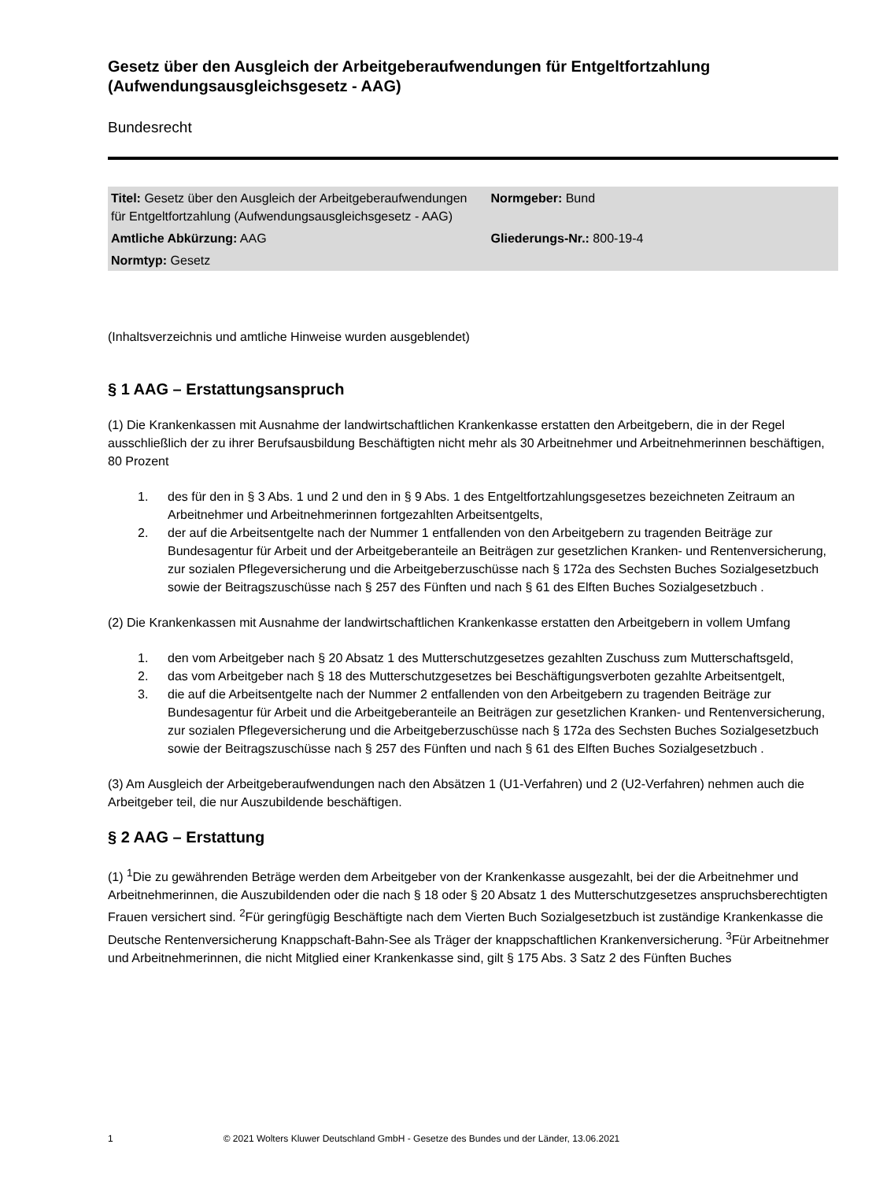Gesetz über den Ausgleich der Arbeitgeberaufwendungen für Entgeltfortzahlung (Aufwendungsausgleichsgesetz - AAG)
Bundesrecht
| Titel: Gesetz über den Ausgleich der Arbeitgeberaufwendungen für Entgeltfortzahlung (Aufwendungsausgleichsgesetz - AAG) | Normgeber: Bund |
| Amtliche Abkürzung: AAG | Gliederungs-Nr.: 800-19-4 |
| Normtyp: Gesetz | |
(Inhaltsverzeichnis und amtliche Hinweise wurden ausgeblendet)
§ 1 AAG – Erstattungsanspruch
(1) Die Krankenkassen mit Ausnahme der landwirtschaftlichen Krankenkasse erstatten den Arbeitgebern, die in der Regel ausschließlich der zu ihrer Berufsausbildung Beschäftigten nicht mehr als 30 Arbeitnehmer und Arbeitnehmerinnen beschäftigen, 80 Prozent
1. des für den in § 3 Abs. 1 und 2 und den in § 9 Abs. 1 des Entgeltfortzahlungsgesetzes bezeichneten Zeitraum an Arbeitnehmer und Arbeitnehmerinnen fortgezahlten Arbeitsentgelts,
2. der auf die Arbeitsentgelte nach der Nummer 1 entfallenden von den Arbeitgebern zu tragenden Beiträge zur Bundesagentur für Arbeit und der Arbeitgeberanteile an Beiträgen zur gesetzlichen Kranken- und Rentenversicherung, zur sozialen Pflegeversicherung und die Arbeitgeberzuschüsse nach § 172a des Sechsten Buches Sozialgesetzbuch sowie der Beitragszuschüsse nach § 257 des Fünften und nach § 61 des Elften Buches Sozialgesetzbuch .
(2) Die Krankenkassen mit Ausnahme der landwirtschaftlichen Krankenkasse erstatten den Arbeitgebern in vollem Umfang
1. den vom Arbeitgeber nach § 20 Absatz 1 des Mutterschutzgesetzes gezahlten Zuschuss zum Mutterschaftsgeld,
2. das vom Arbeitgeber nach § 18 des Mutterschutzgesetzes bei Beschäftigungsverboten gezahlte Arbeitsentgelt,
3. die auf die Arbeitsentgelte nach der Nummer 2 entfallenden von den Arbeitgebern zu tragenden Beiträge zur Bundesagentur für Arbeit und die Arbeitgeberanteile an Beiträgen zur gesetzlichen Kranken- und Rentenversicherung, zur sozialen Pflegeversicherung und die Arbeitgeberzuschüsse nach § 172a des Sechsten Buches Sozialgesetzbuch sowie der Beitragszuschüsse nach § 257 des Fünften und nach § 61 des Elften Buches Sozialgesetzbuch .
(3) Am Ausgleich der Arbeitgeberaufwendungen nach den Absätzen 1 (U1-Verfahren) und 2 (U2-Verfahren) nehmen auch die Arbeitgeber teil, die nur Auszubildende beschäftigen.
§ 2 AAG – Erstattung
(1) <sup>1</sup>Die zu gewährenden Beträge werden dem Arbeitgeber von der Krankenkasse ausgezahlt, bei der die Arbeitnehmer und Arbeitnehmerinnen, die Auszubildenden oder die nach § 18 oder § 20 Absatz 1 des Mutterschutzgesetzes anspruchsberechtigten Frauen versichert sind. <sup>2</sup>Für geringfügig Beschäftigte nach dem Vierten Buch Sozialgesetzbuch ist zuständige Krankenkasse die Deutsche Rentenversicherung Knappschaft-Bahn-See als Träger der knappschaftlichen Krankenversicherung. <sup>3</sup>Für Arbeitnehmer und Arbeitnehmerinnen, die nicht Mitglied einer Krankenkasse sind, gilt § 175 Abs. 3 Satz 2 des Fünften Buches
1 © 2021 Wolters Kluwer Deutschland GmbH - Gesetze des Bundes und der Länder, 13.06.2021